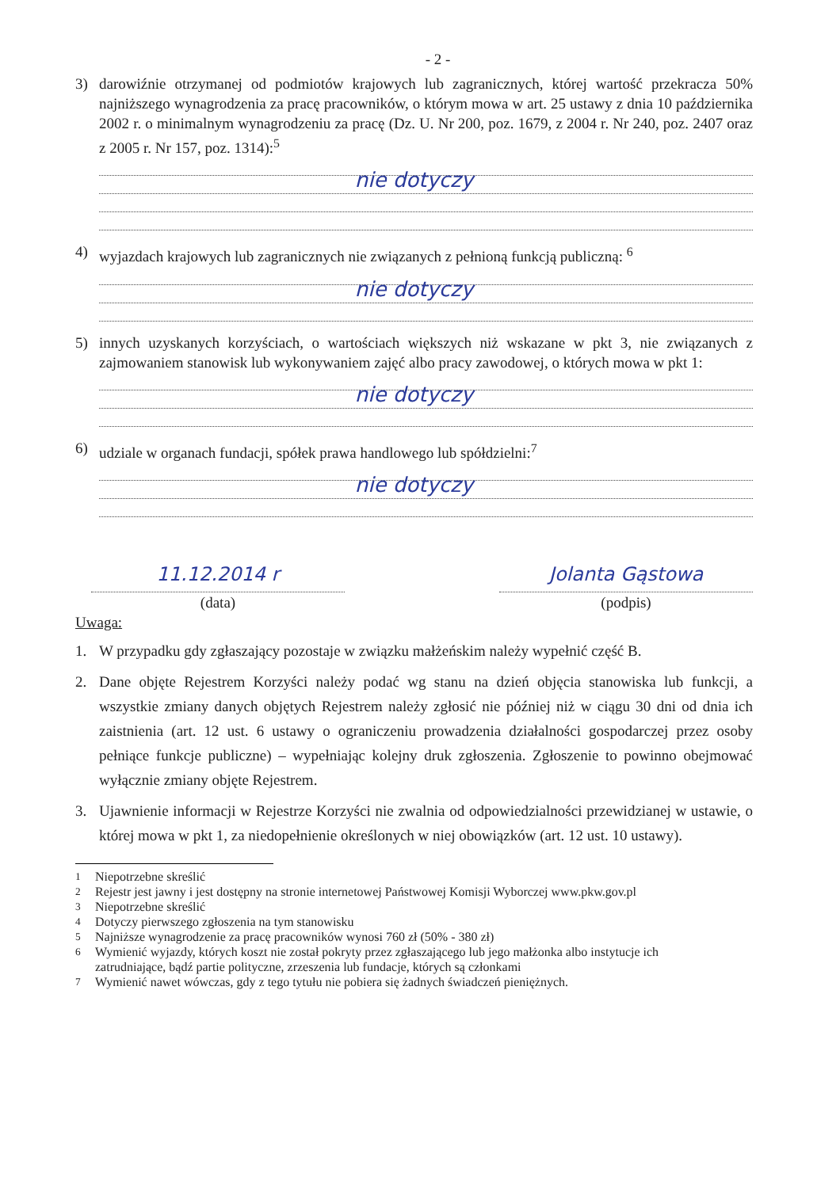- 2 -
3) darowiźnie otrzymanej od podmiotów krajowych lub zagranicznych, której wartość przekracza 50% najniższego wynagrodzenia za pracę pracowników, o którym mowa w art. 25 ustawy z dnia 10 października 2002 r. o minimalnym wynagrodzeniu za pracę (Dz. U. Nr 200, poz. 1679, z 2004 r. Nr 240, poz. 2407 oraz z 2005 r. Nr 157, poz. 1314):<sup>5</sup>
nie dotyczy
4) wyjazdach krajowych lub zagranicznych nie związanych z pełnioną funkcją publiczną: <sup>6</sup>
nie dotyczy
5) innych uzyskanych korzyściach, o wartościach większych niż wskazane w pkt 3, nie związanych z zajmowaniem stanowisk lub wykonywaniem zajęć albo pracy zawodowej, o których mowa w pkt 1:
nie dotyczy
6) udziale w organach fundacji, spółek prawa handlowego lub spółdzielni:<sup>7</sup>
nie dotyczy
11.12.2014 r
(data)
Jolanta Gąstowa
(podpis)
Uwaga:
1. W przypadku gdy zgłaszający pozostaje w związku małżeńskim należy wypełnić część B.
2. Dane objęte Rejestrem Korzyści należy podać wg stanu na dzień objęcia stanowiska lub funkcji, a wszystkie zmiany danych objętych Rejestrem należy zgłosić nie później niż w ciągu 30 dni od dnia ich zaistnienia (art. 12 ust. 6 ustawy o ograniczeniu prowadzenia działalności gospodarczej przez osoby pełniące funkcje publiczne) – wypełniając kolejny druk zgłoszenia. Zgłoszenie to powinno obejmować wyłącznie zmiany objęte Rejestrem.
3. Ujawnienie informacji w Rejestrze Korzyści nie zwalnia od odpowiedzialności przewidzianej w ustawie, o której mowa w pkt 1, za niedopełnienie określonych w niej obowiązków (art. 12 ust. 10 ustawy).
<sup>1</sup> Niepotrzebne skreślić
<sup>2</sup> Rejestr jest jawny i jest dostępny na stronie internetowej Państwowej Komisji Wyborczej www.pkw.gov.pl
<sup>3</sup> Niepotrzebne skreślić
<sup>4</sup> Dotyczy pierwszego zgłoszenia na tym stanowisku
<sup>5</sup> Najniższe wynagrodzenie za pracę pracowników wynosi 760 zł (50% - 380 zł)
<sup>6</sup> Wymienić wyjazdy, których koszt nie został pokryty przez zgłaszającego lub jego małżonka albo instytucje ich zatrudniające, bądź partie polityczne, zrzeszenia lub fundacje, których są członkami
<sup>7</sup> Wymienić nawet wówczas, gdy z tego tytułu nie pobiera się żadnych świadczeń pieniężnych.